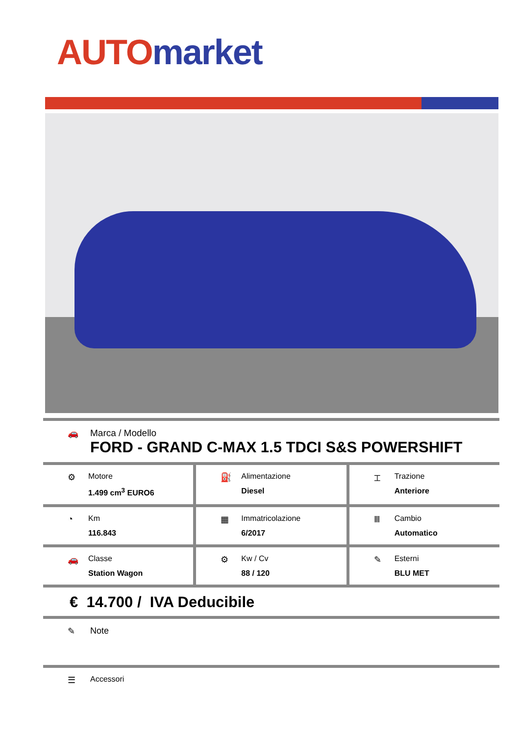AUTO market
🚗 Marca / Modello
FORD - GRAND C-MAX 1.5 TDCI S&S POWERSHIFT
⚙ Motore
1.499 cm<sup>3</sup> EURO6
⛽ Alimentazione
Diesel
⌶ Trazione
Anteriore
◔ Km
116.843
▦ Immatricolazione
6/2017
Ⅲ Cambio
Automatico
🚗 Classe
Station Wagon
⚙ Kw / Cv
88 / 120
✎ Esterni
BLU MET
€ 14.700 / IVA Deducibile
✎ Note
☰ Accessori